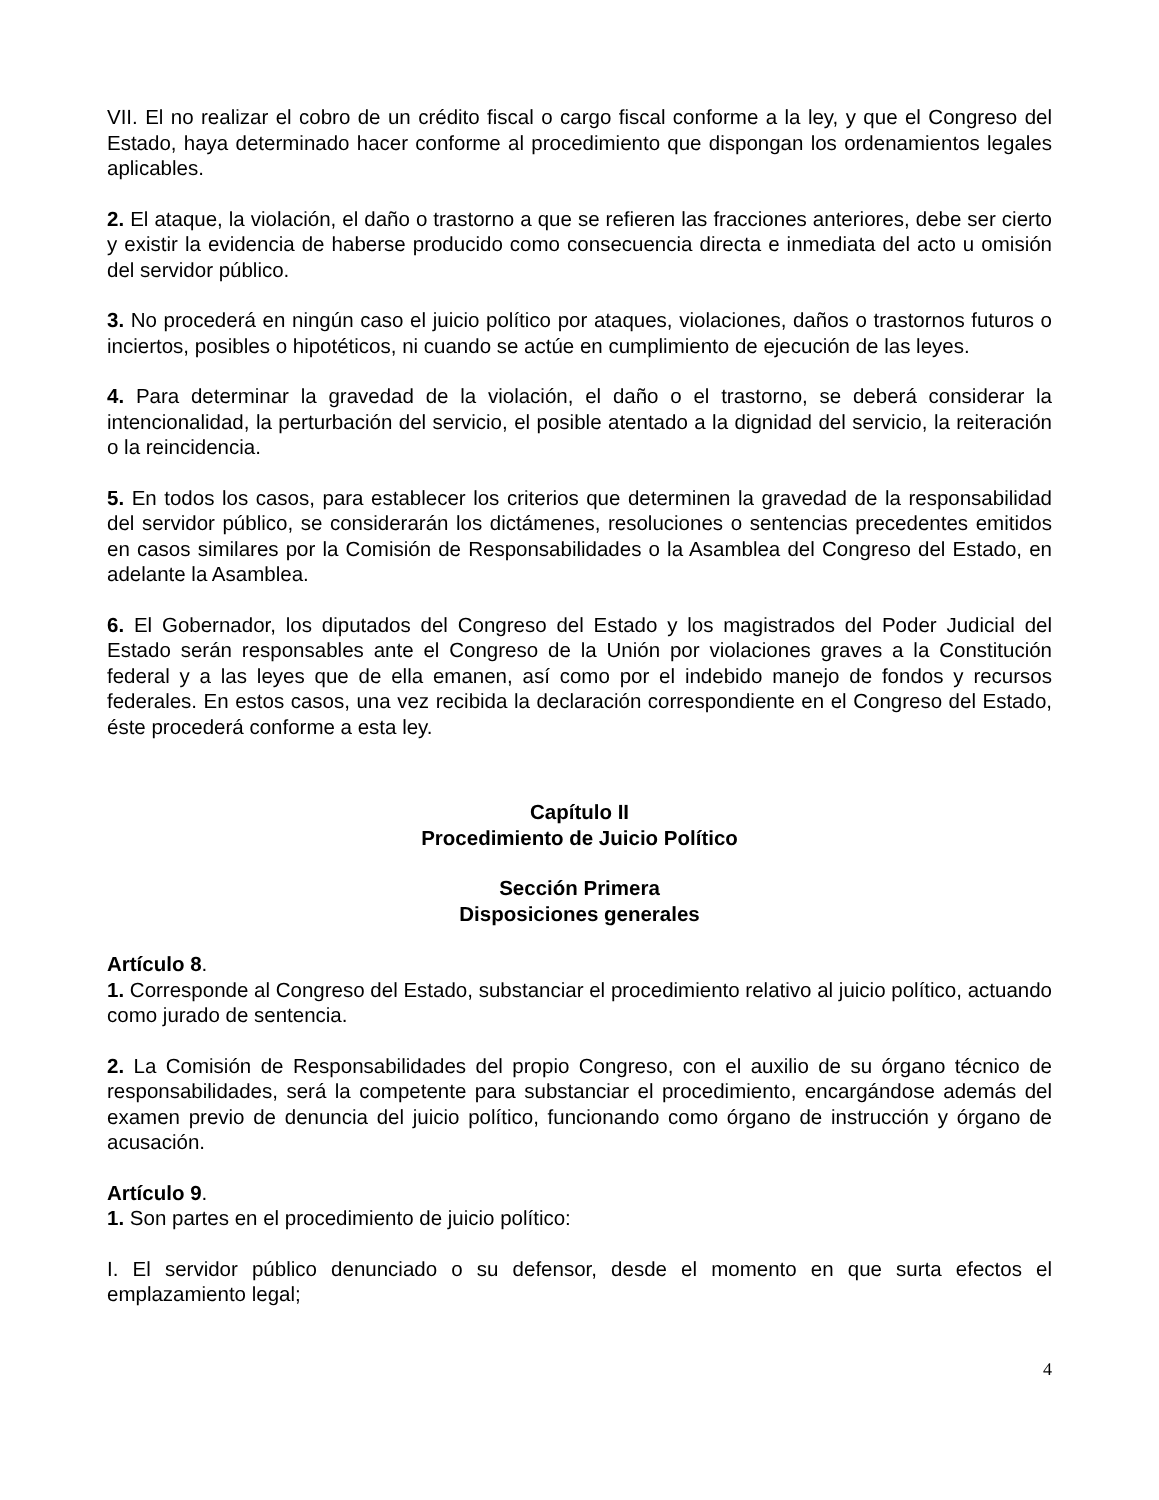VII. El no realizar el cobro de un crédito fiscal o cargo fiscal conforme a la ley, y que el Congreso del Estado, haya determinado hacer conforme al procedimiento que dispongan los ordenamientos legales aplicables.
2. El ataque, la violación, el daño o trastorno a que se refieren las fracciones anteriores, debe ser cierto y existir la evidencia de haberse producido como consecuencia directa e inmediata del acto u omisión del servidor público.
3. No procederá en ningún caso el juicio político por ataques, violaciones, daños o trastornos futuros o inciertos, posibles o hipotéticos, ni cuando se actúe en cumplimiento de ejecución de las leyes.
4. Para determinar la gravedad de la violación, el daño o el trastorno, se deberá considerar la intencionalidad, la perturbación del servicio, el posible atentado a la dignidad del servicio, la reiteración o la reincidencia.
5. En todos los casos, para establecer los criterios que determinen la gravedad de la responsabilidad del servidor público, se considerarán los dictámenes, resoluciones o sentencias precedentes emitidos en casos similares por la Comisión de Responsabilidades o la Asamblea del Congreso del Estado, en adelante la Asamblea.
6. El Gobernador, los diputados del Congreso del Estado y los magistrados del Poder Judicial del Estado serán responsables ante el Congreso de la Unión por violaciones graves a la Constitución federal y a las leyes que de ella emanen, así como por el indebido manejo de fondos y recursos federales. En estos casos, una vez recibida la declaración correspondiente en el Congreso del Estado, éste procederá conforme a esta ley.
Capítulo II
Procedimiento de Juicio Político
Sección Primera
Disposiciones generales
Artículo 8.
1. Corresponde al Congreso del Estado, substanciar el procedimiento relativo al juicio político, actuando como jurado de sentencia.
2. La Comisión de Responsabilidades del propio Congreso, con el auxilio de su órgano técnico de responsabilidades, será la competente para substanciar el procedimiento, encargándose además del examen previo de denuncia del juicio político, funcionando como órgano de instrucción y órgano de acusación.
Artículo 9.
1. Son partes en el procedimiento de juicio político:
I. El servidor público denunciado o su defensor, desde el momento en que surta efectos el emplazamiento legal;
4